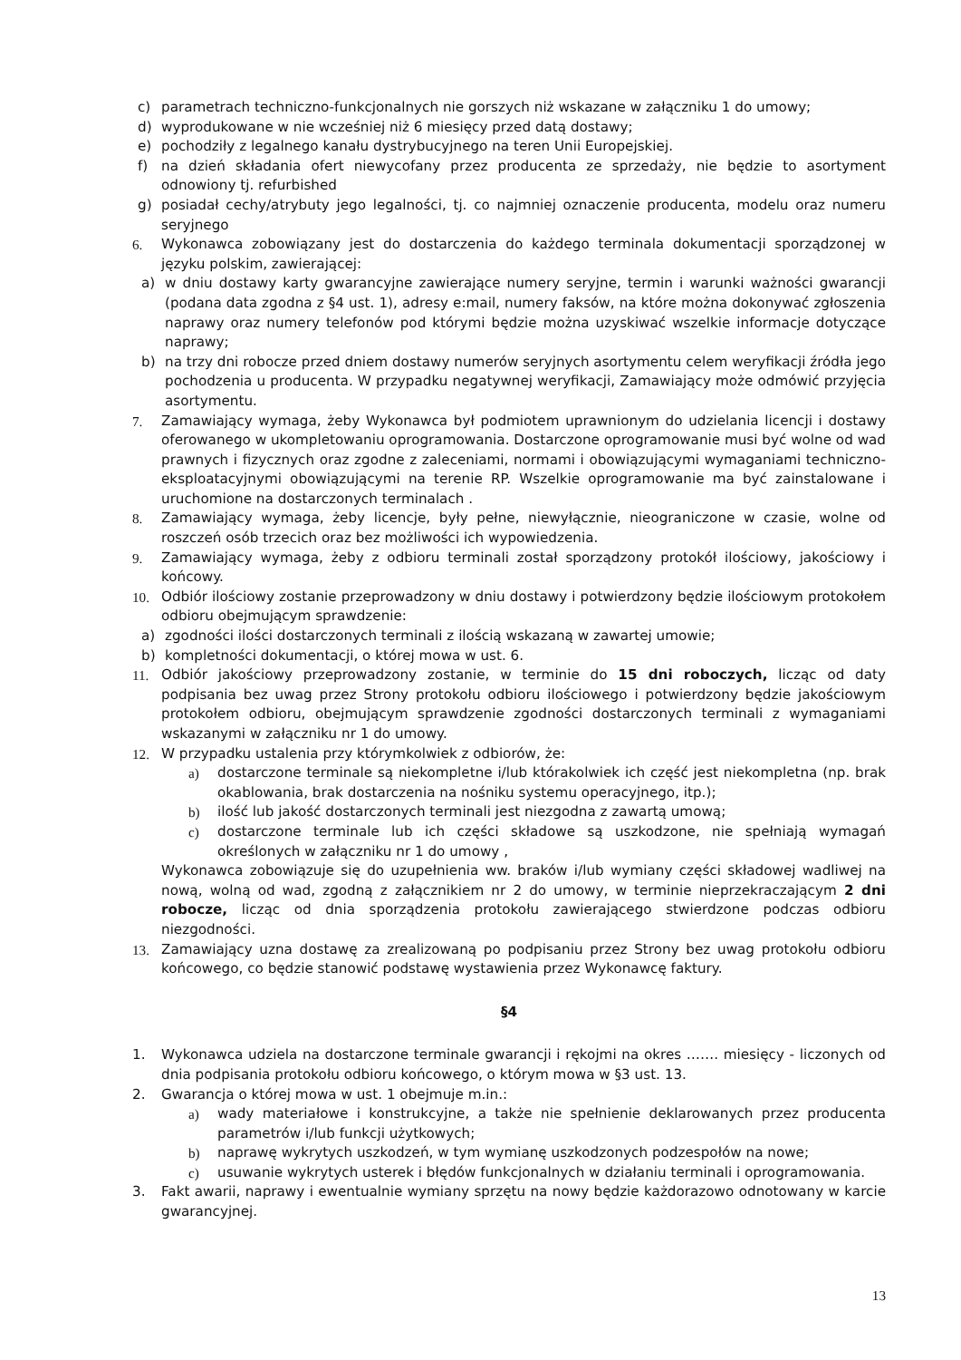c) parametrach techniczno-funkcjonalnych nie gorszych niż wskazane w załączniku 1 do umowy;
d) wyprodukowane w nie wcześniej niż 6 miesięcy przed datą dostawy;
e) pochodziły z legalnego kanału dystrybucyjnego na teren Unii Europejskiej.
f) na dzień składania ofert niewycofany przez producenta ze sprzedaży, nie będzie to asortyment odnowiony tj. refurbished
g) posiadał cechy/atrybuty jego legalności, tj. co najmniej oznaczenie producenta, modelu oraz numeru seryjnego
6. Wykonawca zobowiązany jest do dostarczenia do każdego terminala dokumentacji sporządzonej w języku polskim, zawierającej:
a) w dniu dostawy karty gwarancyjne zawierające numery seryjne, termin i warunki ważności gwarancji (podana data zgodna z §4 ust. 1), adresy e:mail, numery faksów, na które można dokonywać zgłoszenia naprawy oraz numery telefonów pod którymi będzie można uzyskiwać wszelkie informacje dotyczące naprawy;
b) na trzy dni robocze przed dniem dostawy numerów seryjnych asortymentu celem weryfikacji źródła jego pochodzenia u producenta. W przypadku negatywnej weryfikacji, Zamawiający może odmówić przyjęcia asortymentu.
7. Zamawiający wymaga, żeby Wykonawca był podmiotem uprawnionym do udzielania licencji i dostawy oferowanego w ukompletowaniu oprogramowania. Dostarczone oprogramowanie musi być wolne od wad prawnych i fizycznych oraz zgodne z zaleceniami, normami i obowiązującymi wymaganiami techniczno-eksploatacyjnymi obowiązującymi na terenie RP. Wszelkie oprogramowanie ma być zainstalowane i uruchomione na dostarczonych terminalach .
8. Zamawiający wymaga, żeby licencje, były pełne, niewyłącznie, nieograniczone w czasie, wolne od roszczeń osób trzecich oraz bez możliwości ich wypowiedzenia.
9. Zamawiający wymaga, żeby z odbioru terminali został sporządzony protokół ilościowy, jakościowy i końcowy.
10. Odbiór ilościowy zostanie przeprowadzony w dniu dostawy i potwierdzony będzie ilościowym protokołem odbioru obejmującym sprawdzenie:
a) zgodności ilości dostarczonych terminali z ilością wskazaną w zawartej umowie;
b) kompletności dokumentacji, o której mowa w ust. 6.
11. Odbiór jakościowy przeprowadzony zostanie, w terminie do 15 dni roboczych, licząc od daty podpisania bez uwag przez Strony protokołu odbioru ilościowego i potwierdzony będzie jakościowym protokołem odbioru, obejmującym sprawdzenie zgodności dostarczonych terminali z wymaganiami wskazanymi w załączniku nr 1 do umowy.
12. W przypadku ustalenia przy którymkolwiek z odbiorów, że:
a) dostarczone terminale są niekompletne i/lub którakolwiek ich część jest niekompletna (np. brak okablowania, brak dostarczenia na nośniku systemu operacyjnego, itp.);
b) ilość lub jakość dostarczonych terminali jest niezgodna z zawartą umową;
c) dostarczone terminale lub ich części składowe są uszkodzone, nie spełniają wymagań określonych w załączniku nr 1 do umowy ,
Wykonawca zobowiązuje się do uzupełnienia ww. braków i/lub wymiany części składowej wadliwej na nową, wolną od wad, zgodną z załącznikiem nr 2 do umowy, w terminie nieprzekraczającym 2 dni robocze, licząc od dnia sporządzenia protokołu zawierającego stwierdzone podczas odbioru niezgodności.
13. Zamawiający uzna dostawę za zrealizowaną po podpisaniu przez Strony bez uwag protokołu odbioru końcowego, co będzie stanowić podstawę wystawienia przez Wykonawcę faktury.
§4
1. Wykonawca udziela na dostarczone terminale gwarancji i rękojmi na okres ……. miesięcy - liczonych od dnia podpisania protokołu odbioru końcowego, o którym mowa w §3 ust. 13.
2. Gwarancja o której mowa w ust. 1 obejmuje m.in.:
a) wady materiałowe i konstrukcyjne, a także nie spełnienie deklarowanych przez producenta parametrów i/lub funkcji użytkowych;
b) naprawę wykrytych uszkodzeń, w tym wymianę uszkodzonych podzespołów na nowe;
c) usuwanie wykrytych usterek i błędów funkcjonalnych w działaniu terminali i oprogramowania.
3. Fakt awarii, naprawy i ewentualnie wymiany sprzętu na nowy będzie każdorazowo odnotowany w karcie gwarancyjnej.
13